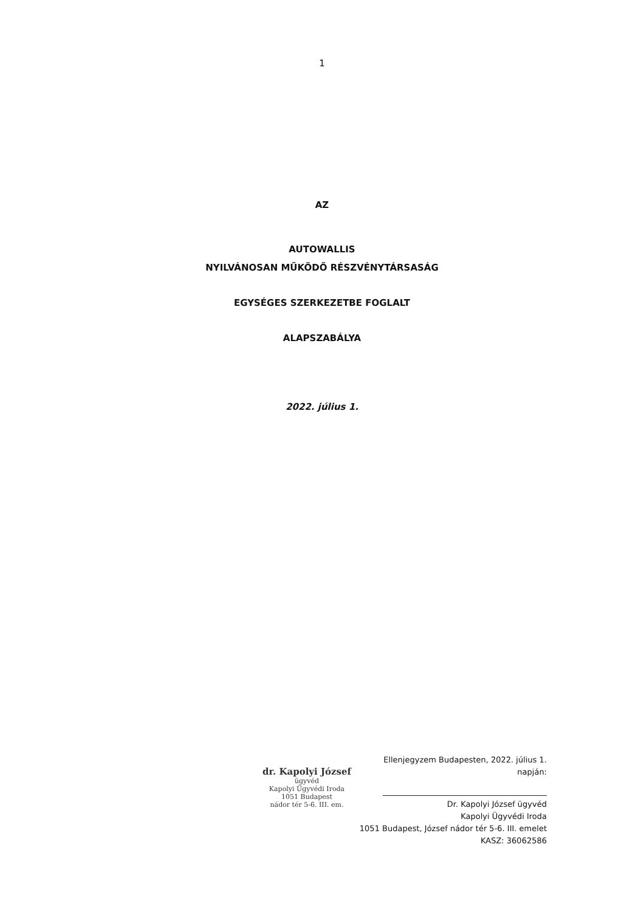1
AZ
AUTOWALLIS
NYILVÁNOSAN MŰKÖDŐ RÉSZVÉNYTÁRSASÁG
EGYSÉGES SZERKEZETBE FOGLALT
ALAPSZABÁLYA
2022. július 1.
dr. Kapolyi József
ügyvéd
Kapolyi Ügyvédi Iroda
1051 Budapest
nádor tér 5-6. III. em.
Ellenjegyzem Budapesten, 2022. július 1. napján:
Dr. Kapolyi József ügyvéd
Kapolyi Ügyvédi Iroda
1051 Budapest, József nádor tér 5-6. III. emelet
KASZ: 36062586